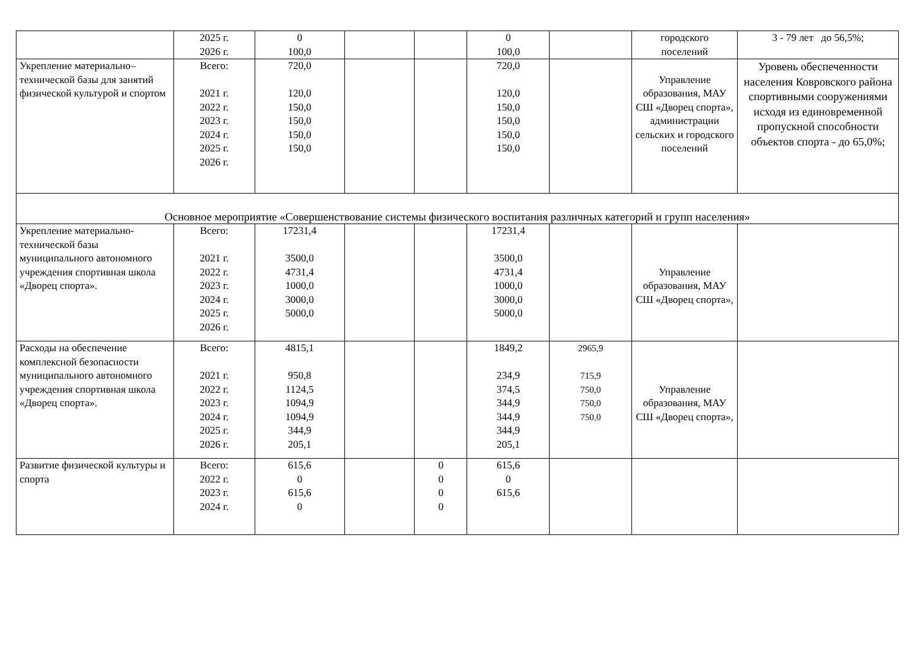| | 2025 г. 2026 г. | 0 100,0 | | | 0 100,0 | | городского поселений | 3 - 79 лет до 56,5%; |
| Укрепление материально–технической базы для занятий физической культурой и спортом | Всего: 2021 г. 2022 г. 2023 г. 2024 г. 2025 г. 2026 г. | 720,0 120,0 150,0 150,0 150,0 150,0 | | | 720,0 120,0 150,0 150,0 150,0 150,0 | | Управление образования, МАУ СШ «Дворец спорта», администрации сельских и городского поселений | Уровень обеспеченности населения Ковровского района спортивными сооружениями исходя из единовременной пропускной способности объектов спорта - до 65,0%; |
| Основное мероприятие «Совершенствование системы физического воспитания различных категорий и групп населения» | | | | | | | | |
| Укрепление материально-технической базы муниципального автономного учреждения спортивная школа «Дворец спорта». | Всего: 2021 г. 2022 г. 2023 г. 2024 г. 2025 г. 2026 г. | 17231,4 3500,0 4731,4 1000,0 3000,0 5000,0 | | | 17231,4 3500,0 4731,4 1000,0 3000,0 5000,0 | | Управление образования, МАУ СШ «Дворец спорта», | |
| Расходы на обеспечение комплексной безопасности муниципального автономного учреждения спортивная школа «Дворец спорта». | Всего: 2021 г. 2022 г. 2023 г. 2024 г. 2025 г. 2026 г. | 4815,1 950,8 1124,5 1094,9 1094,9 344,9 205,1 | | | 1849,2 234,9 374,5 344,9 344,9 344,9 205,1 | 2965,9 715,9 750,0 750,0 750,0 | Управление образования, МАУ СШ «Дворец спорта», | |
| Развитие физической культуры и спорта | Всего: 2022 г. 2023 г. 2024 г. | 615,6 0 615,6 0 | | 0 0 0 0 | 615,6 0 615,6 | | | |